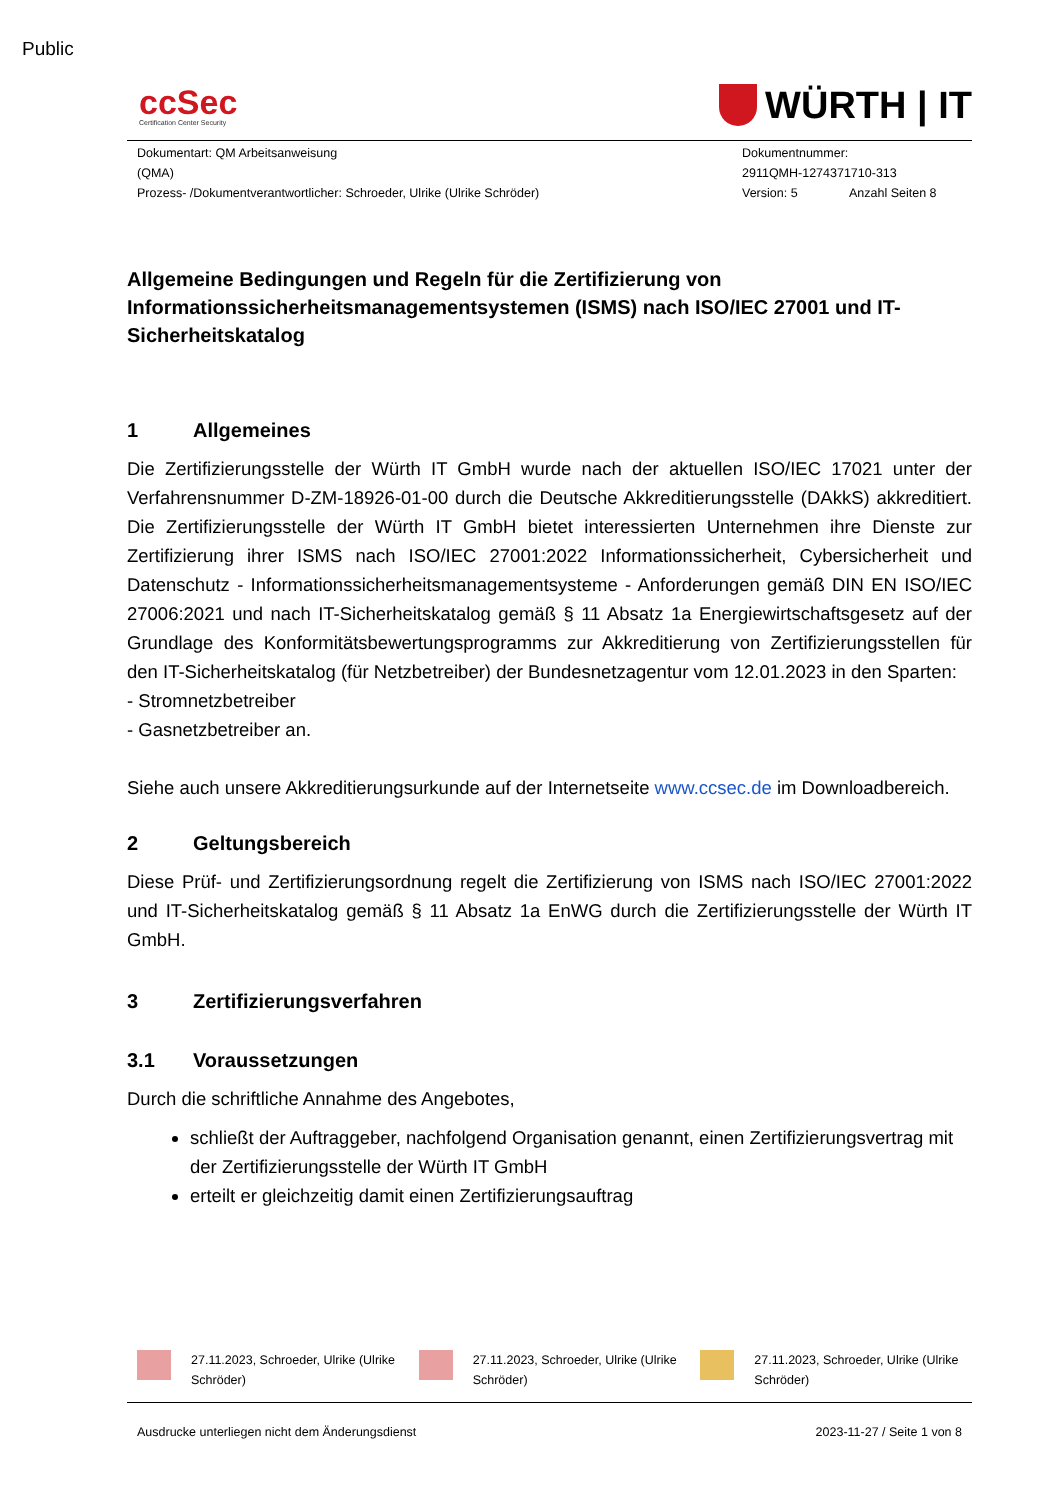Public
ccSec
Certification Center Security
WÜRTH | IT
Dokumentart: QM Arbeitsanweisung
(QMA)
Prozess- /Dokumentverantwortlicher: Schroeder, Ulrike (Ulrike Schröder)
Dokumentnummer:
2911QMH-1274371710-313
Version: 5 Anzahl Seiten 8
Allgemeine Bedingungen und Regeln für die Zertifizierung von Informationssicherheitsmanagementsystemen (ISMS) nach ISO/IEC 27001 und IT-Sicherheitskatalog
1 Allgemeines
Die Zertifizierungsstelle der Würth IT GmbH wurde nach der aktuellen ISO/IEC 17021 unter der Verfahrensnummer D-ZM-18926-01-00 durch die Deutsche Akkreditierungsstelle (DAkkS) akkreditiert. Die Zertifizierungsstelle der Würth IT GmbH bietet interessierten Unternehmen ihre Dienste zur Zertifizierung ihrer ISMS nach ISO/IEC 27001:2022 Informationssicherheit, Cybersicherheit und Datenschutz - Informationssicherheitsmanagementsysteme - Anforderungen gemäß DIN EN ISO/IEC 27006:2021 und nach IT-Sicherheitskatalog gemäß § 11 Absatz 1a Energiewirtschaftsgesetz auf der Grundlage des Konformitätsbewertungsprogramms zur Akkreditierung von Zertifizierungsstellen für den IT-Sicherheitskatalog (für Netzbetreiber) der Bundesnetzagentur vom 12.01.2023 in den Sparten:
- Stromnetzbetreiber
- Gasnetzbetreiber an.
Siehe auch unsere Akkreditierungsurkunde auf der Internetseite www.ccsec.de im Downloadbereich.
2 Geltungsbereich
Diese Prüf- und Zertifizierungsordnung regelt die Zertifizierung von ISMS nach ISO/IEC 27001:2022 und IT-Sicherheitskatalog gemäß § 11 Absatz 1a EnWG durch die Zertifizierungsstelle der Würth IT GmbH.
3 Zertifizierungsverfahren
3.1 Voraussetzungen
Durch die schriftliche Annahme des Angebotes,
schließt der Auftraggeber, nachfolgend Organisation genannt, einen Zertifizierungsvertrag mit der Zertifizierungsstelle der Würth IT GmbH
erteilt er gleichzeitig damit einen Zertifizierungsauftrag
27.11.2023, Schroeder, Ulrike (Ulrike Schröder)
27.11.2023, Schroeder, Ulrike (Ulrike Schröder)
27.11.2023, Schroeder, Ulrike (Ulrike Schröder)
Ausdrucke unterliegen nicht dem Änderungsdienst 2023-11-27 / Seite 1 von 8